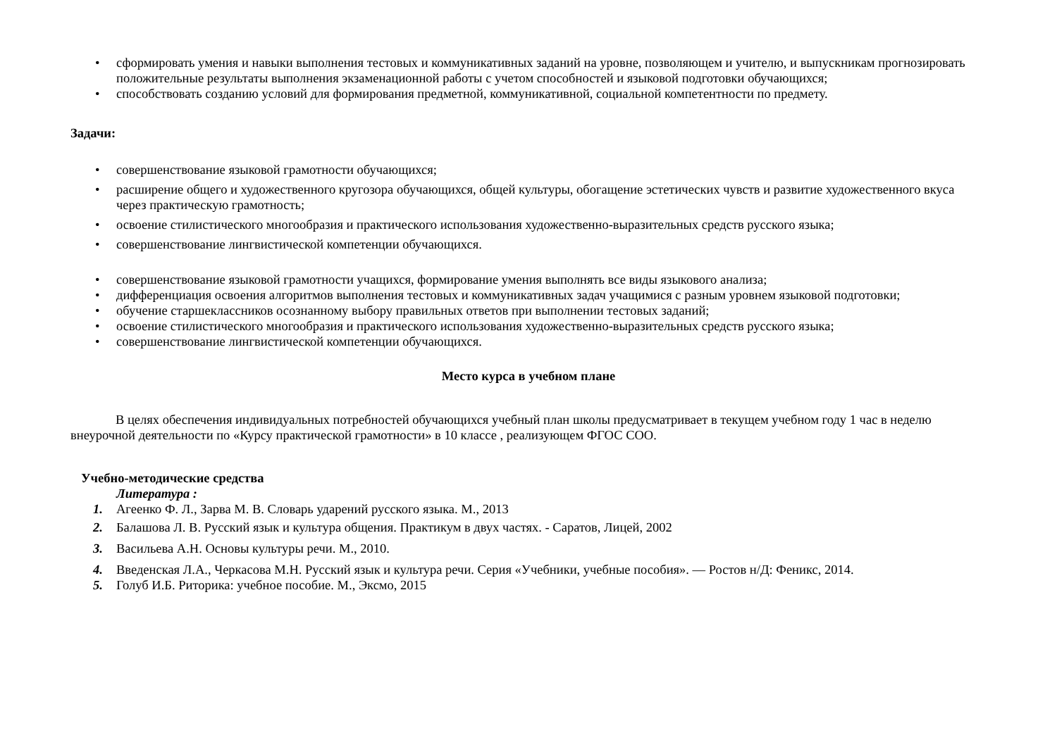• сформировать умения и навыки выполнения тестовых и коммуникативных заданий на уровне, позволяющем и учителю, и выпускникам прогнозировать положительные результаты выполнения экзаменационной работы с учетом способностей и языковой подготовки обучающихся;
• способствовать созданию условий для формирования предметной, коммуникативной, социальной компетентности по предмету.
Задачи:
• совершенствование языковой грамотности обучающихся;
• расширение общего и художественного кругозора обучающихся, общей культуры, обогащение эстетических чувств и развитие художественного вкуса через практическую грамотность;
• освоение стилистического многообразия и практического использования художественно-выразительных средств русского языка;
• совершенствование лингвистической компетенции обучающихся.
• совершенствование языковой грамотности учащихся, формирование умения выполнять все виды языкового анализа;
• дифференциация освоения алгоритмов выполнения тестовых и коммуникативных задач учащимися с разным уровнем языковой подготовки;
• обучение старшеклассников осознанному выбору правильных ответов при выполнении тестовых заданий;
• освоение стилистического многообразия и практического использования художественно-выразительных средств русского языка;
• совершенствование лингвистической компетенции обучающихся.
Место курса в учебном плане
В целях обеспечения индивидуальных потребностей обучающихся учебный план школы предусматривает в текущем учебном году 1 час в неделю внеурочной деятельности по «Курсу практической грамотности» в 10 классе , реализующем ФГОС СОО.
Учебно-методические средства
Литература :
1. Агеенко Ф. Л., Зарва М. В. Словарь ударений русского языка. М., 2013
2. Балашова Л. В. Русский язык и культура общения. Практикум в двух частях. - Саратов, Лицей, 2002
3. Васильева А.Н. Основы культуры речи. М., 2010.
4. Введенская Л.А., Черкасова М.Н. Русский язык и культура речи. Серия «Учебники, учебные пособия». — Ростов н/Д: Феникс, 2014.
5. Голуб И.Б. Риторика: учебное пособие. М., Эксмо, 2015